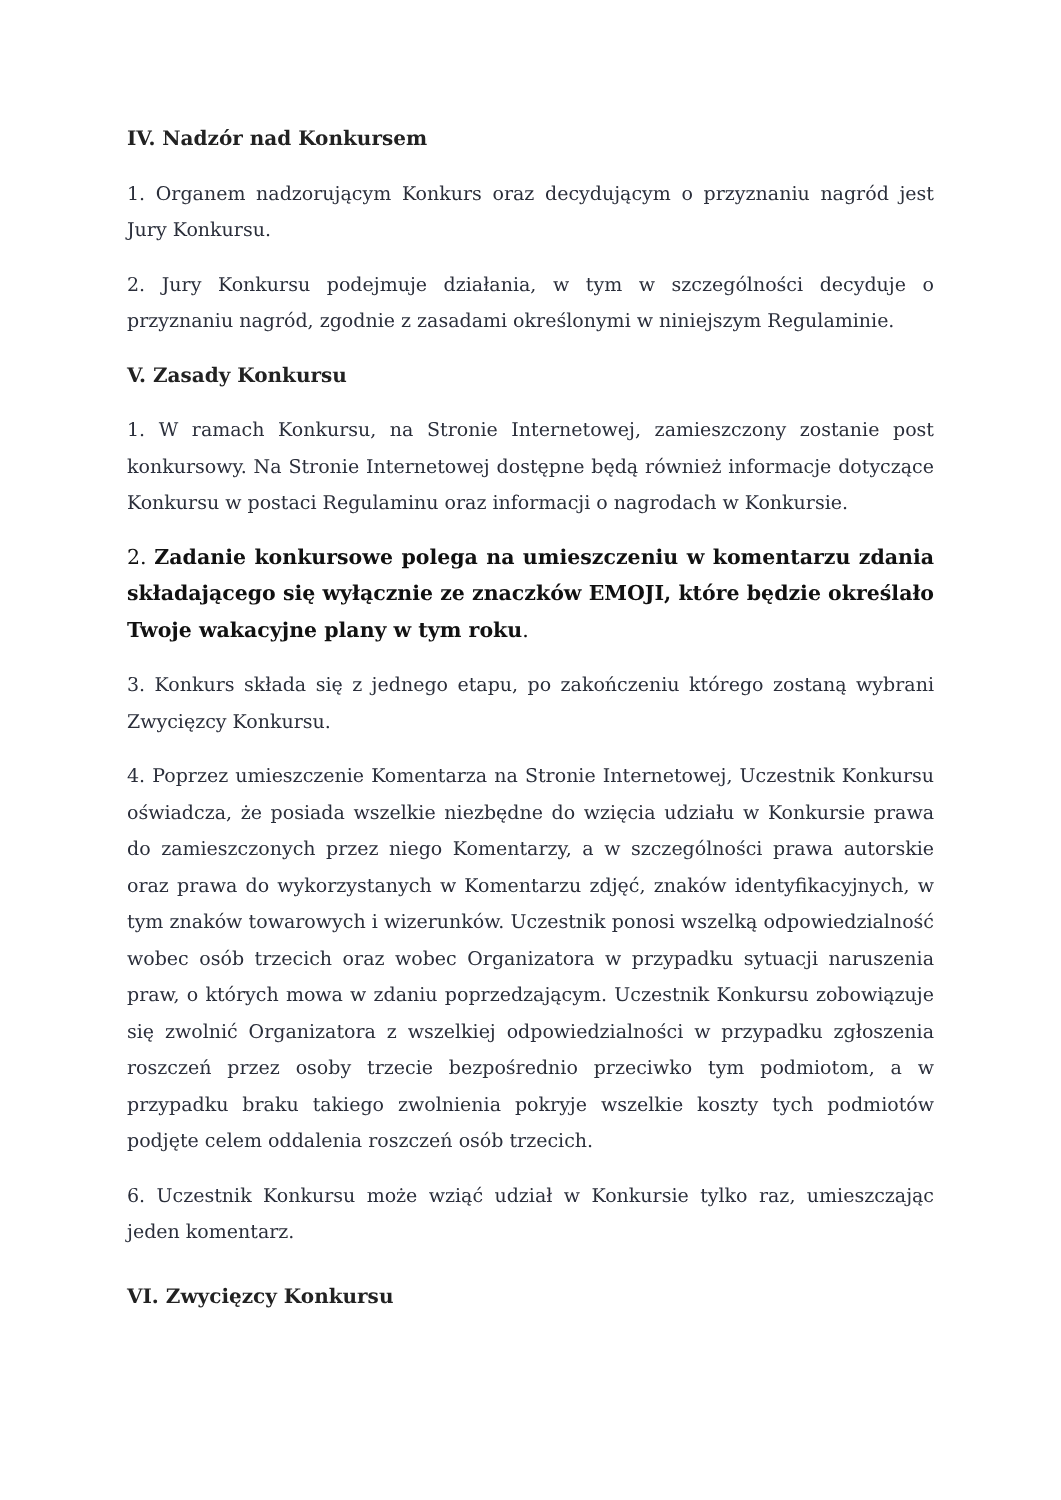IV. Nadzór nad Konkursem
1. Organem nadzorującym Konkurs oraz decydującym o przyznaniu nagród jest Jury Konkursu.
2. Jury Konkursu podejmuje działania, w tym w szczególności decyduje o przyznaniu nagród, zgodnie z zasadami określonymi w niniejszym Regulaminie.
V. Zasady Konkursu
1. W ramach Konkursu, na Stronie Internetowej, zamieszczony zostanie post konkursowy. Na Stronie Internetowej dostępne będą również informacje dotyczące Konkursu w postaci Regulaminu oraz informacji o nagrodach w Konkursie.
2. Zadanie konkursowe polega na umieszczeniu w komentarzu zdania składającego się wyłącznie ze znaczków EMOJI, które będzie określało Twoje wakacyjne plany w tym roku.
3. Konkurs składa się z jednego etapu, po zakończeniu którego zostaną wybrani Zwycięzcy Konkursu.
4. Poprzez umieszczenie Komentarza na Stronie Internetowej, Uczestnik Konkursu oświadcza, że posiada wszelkie niezbędne do wzięcia udziału w Konkursie prawa do zamieszczonych przez niego Komentarzy, a w szczególności prawa autorskie oraz prawa do wykorzystanych w Komentarzu zdjęć, znaków identyfikacyjnych, w tym znaków towarowych i wizerunków. Uczestnik ponosi wszelką odpowiedzialność wobec osób trzecich oraz wobec Organizatora w przypadku sytuacji naruszenia praw, o których mowa w zdaniu poprzedzającym. Uczestnik Konkursu zobowiązuje się zwolnić Organizatora z wszelkiej odpowiedzialności w przypadku zgłoszenia roszczeń przez osoby trzecie bezpośrednio przeciwko tym podmiotom, a w przypadku braku takiego zwolnienia pokryje wszelkie koszty tych podmiotów podjęte celem oddalenia roszczeń osób trzecich.
6. Uczestnik Konkursu może wziąć udział w Konkursie tylko raz, umieszczając jeden komentarz.
VI. Zwycięzcy Konkursu